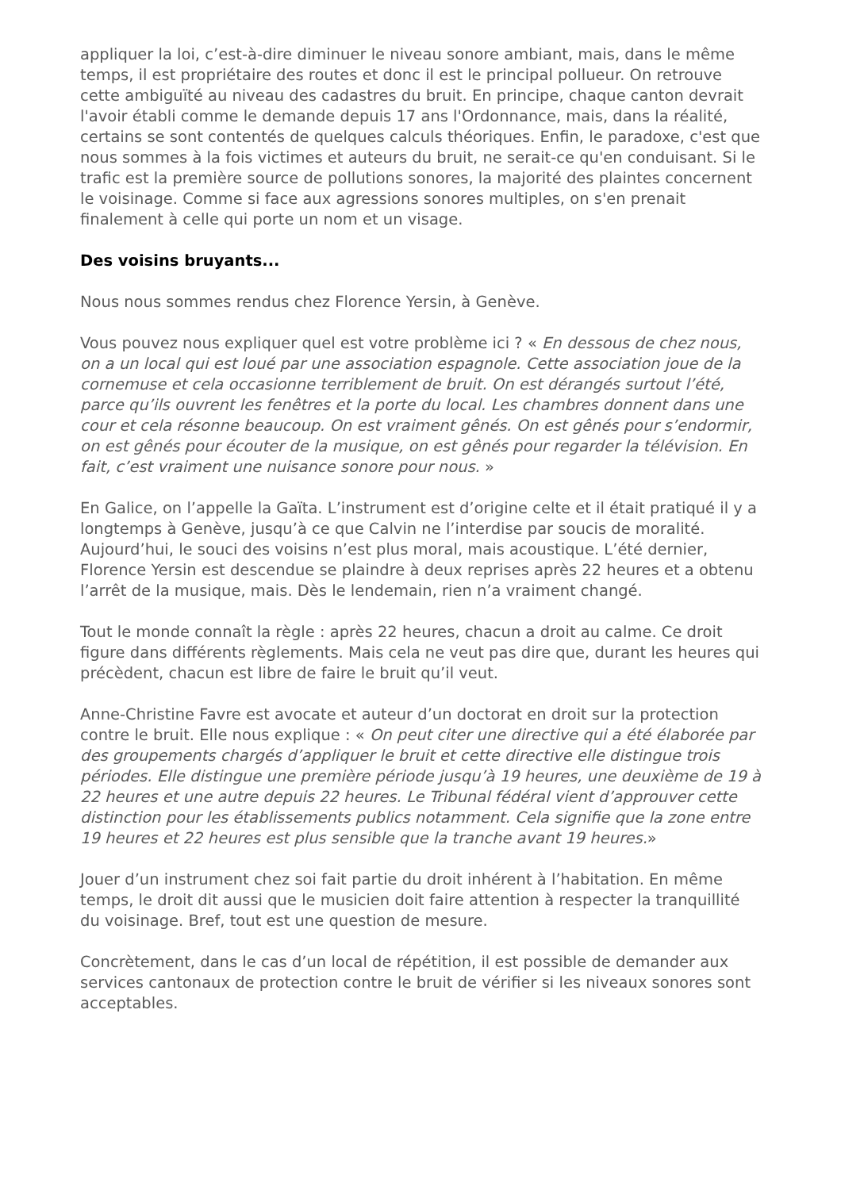appliquer la loi, c’est-à-dire diminuer le niveau sonore ambiant, mais, dans le même temps, il est propriétaire des routes et donc il est le principal pollueur. On retrouve cette ambiguïté au niveau des cadastres du bruit. En principe, chaque canton devrait l'avoir établi comme le demande depuis 17 ans l'Ordonnance, mais, dans la réalité, certains se sont contentés de quelques calculs théoriques. Enfin, le paradoxe, c'est que nous sommes à la fois victimes et auteurs du bruit, ne serait-ce qu'en conduisant. Si le trafic est la première source de pollutions sonores, la majorité des plaintes concernent le voisinage. Comme si face aux agressions sonores multiples, on s'en prenait finalement à celle qui porte un nom et un visage.
Des voisins bruyants...
Nous nous sommes rendus chez Florence Yersin, à Genève.
Vous pouvez nous expliquer quel est votre problème ici ? « En dessous de chez nous, on a un local qui est loué par une association espagnole. Cette association joue de la cornemuse et cela occasionne terriblement de bruit. On est dérangés surtout l’été, parce qu’ils ouvrent les fenêtres et la porte du local. Les chambres donnent dans une cour et cela résonne beaucoup. On est vraiment gênés. On est gênés pour s’endormir, on est gênés pour écouter de la musique, on est gênés pour regarder la télévision. En fait, c’est vraiment une nuisance sonore pour nous. »
En Galice, on l’appelle la Gaïta. L’instrument est d’origine celte et il était pratiqué il y a longtemps à Genève, jusqu’à ce que Calvin ne l’interdise par soucis de moralité. Aujourd’hui, le souci des voisins n’est plus moral, mais acoustique. L’été dernier, Florence Yersin est descendue se plaindre à deux reprises après 22 heures et a obtenu l’arrêt de la musique, mais. Dès le lendemain, rien n’a vraiment changé.
Tout le monde connaît la règle : après 22 heures, chacun a droit au calme. Ce droit figure dans différents règlements. Mais cela ne veut pas dire que, durant les heures qui précèdent, chacun est libre de faire le bruit qu’il veut.
Anne-Christine Favre est avocate et auteur d’un doctorat en droit sur la protection contre le bruit. Elle nous explique : « On peut citer une directive qui a été élaborée par des groupements chargés d’appliquer le bruit et cette directive elle distingue trois périodes. Elle distingue une première période jusqu’à 19 heures, une deuxième de 19 à 22 heures et une autre depuis 22 heures. Le Tribunal fédéral vient d’approuver cette distinction pour les établissements publics notamment. Cela signifie que la zone entre 19 heures et 22 heures est plus sensible que la tranche avant 19 heures.»
Jouer d’un instrument chez soi fait partie du droit inhérent à l’habitation. En même temps, le droit dit aussi que le musicien doit faire attention à respecter la tranquillité du voisinage. Bref, tout est une question de mesure.
Concrètement, dans le cas d’un local de répétition, il est possible de demander aux services cantonaux de protection contre le bruit de vérifier si les niveaux sonores sont acceptables.